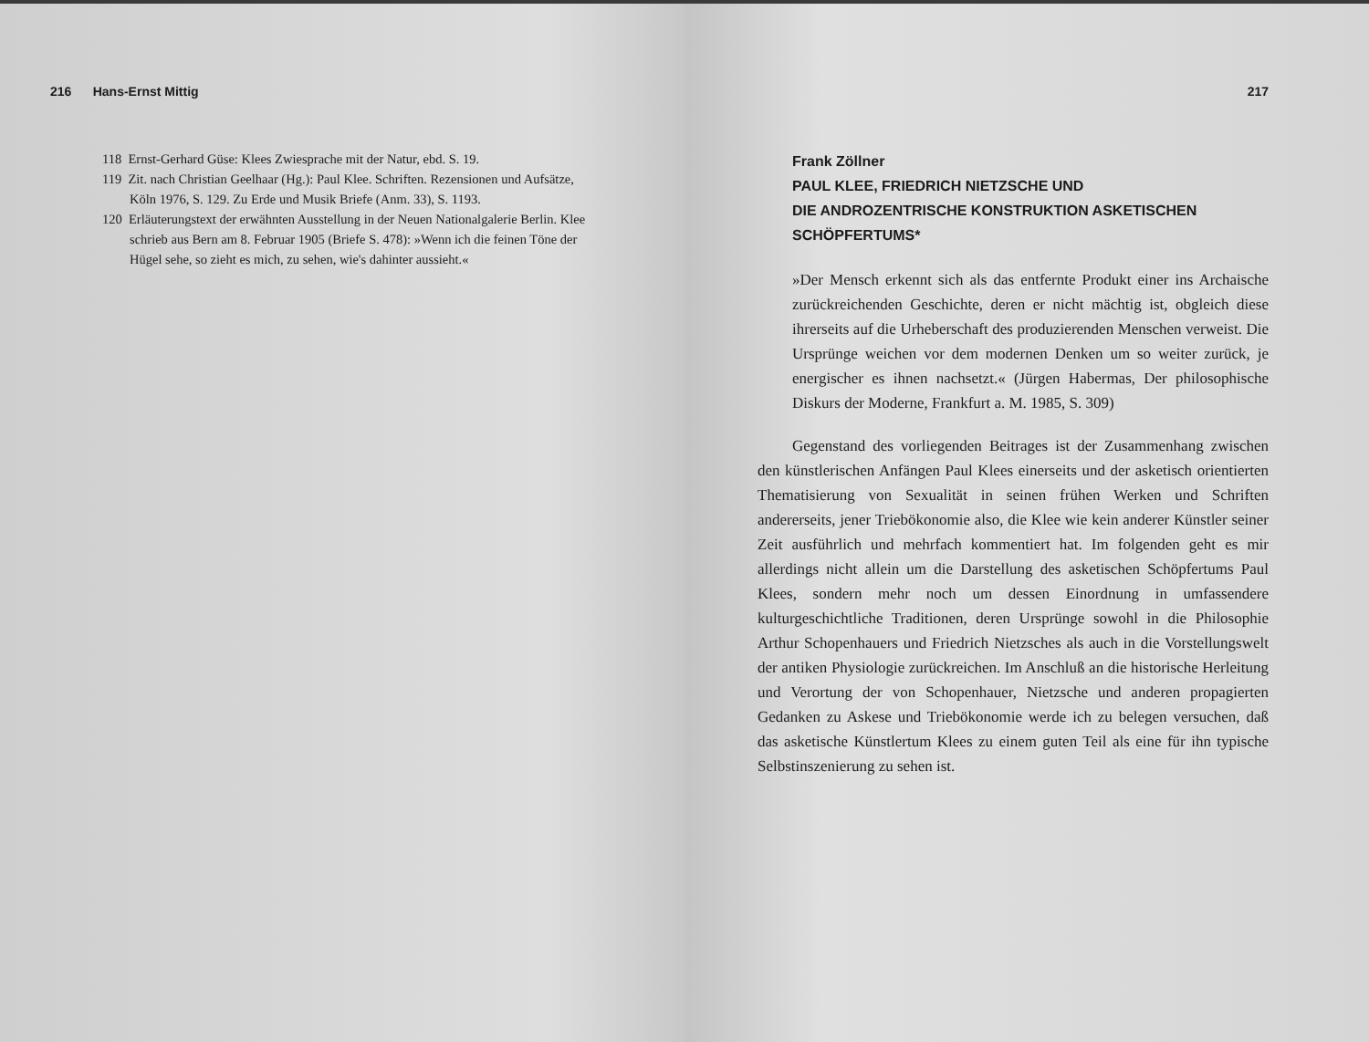216 Hans-Ernst Mittig
118 Ernst-Gerhard Güse: Klees Zwiesprache mit der Natur, ebd. S. 19.
119 Zit. nach Christian Geelhaar (Hg.): Paul Klee. Schriften. Rezensionen und Aufsätze, Köln 1976, S. 129. Zu Erde und Musik Briefe (Anm. 33), S. 1193.
120 Erläuterungstext der erwähnten Ausstellung in der Neuen Nationalgalerie Berlin. Klee schrieb aus Bern am 8. Februar 1905 (Briefe S. 478): »Wenn ich die feinen Töne der Hügel sehe, so zieht es mich, zu sehen, wie's dahinter aussieht.«
217
Frank Zöllner
PAUL KLEE, FRIEDRICH NIETZSCHE UND
DIE ANDROZENTRISCHE KONSTRUKTION ASKETISCHEN
SCHÖPFERTUMS*
»Der Mensch erkennt sich als das entfernte Produkt einer ins Archaische zurückreichenden Geschichte, deren er nicht mächtig ist, obgleich diese ihrerseits auf die Urheberschaft des produzierenden Menschen verweist. Die Ursprünge weichen vor dem modernen Denken um so weiter zurück, je energischer es ihnen nachsetzt.« (Jürgen Habermas, Der philosophische Diskurs der Moderne, Frankfurt a. M. 1985, S. 309)
Gegenstand des vorliegenden Beitrages ist der Zusammenhang zwischen den künstlerischen Anfängen Paul Klees einerseits und der asketisch orientierten Thematisierung von Sexualität in seinen frühen Werken und Schriften andererseits, jener Triebökonomie also, die Klee wie kein anderer Künstler seiner Zeit ausführlich und mehrfach kommentiert hat. Im folgenden geht es mir allerdings nicht allein um die Darstellung des asketischen Schöpfertums Paul Klees, sondern mehr noch um dessen Einordnung in umfassendere kulturgeschichtliche Traditionen, deren Ursprünge sowohl in die Philosophie Arthur Schopenhauers und Friedrich Nietzsches als auch in die Vorstellungswelt der antiken Physiologie zurückreichen. Im Anschluß an die historische Herleitung und Verortung der von Schopenhauer, Nietzsche und anderen propagierten Gedanken zu Askese und Triebökonomie werde ich zu belegen versuchen, daß das asketische Künstlertum Klees zu einem guten Teil als eine für ihn typische Selbstinszenierung zu sehen ist.